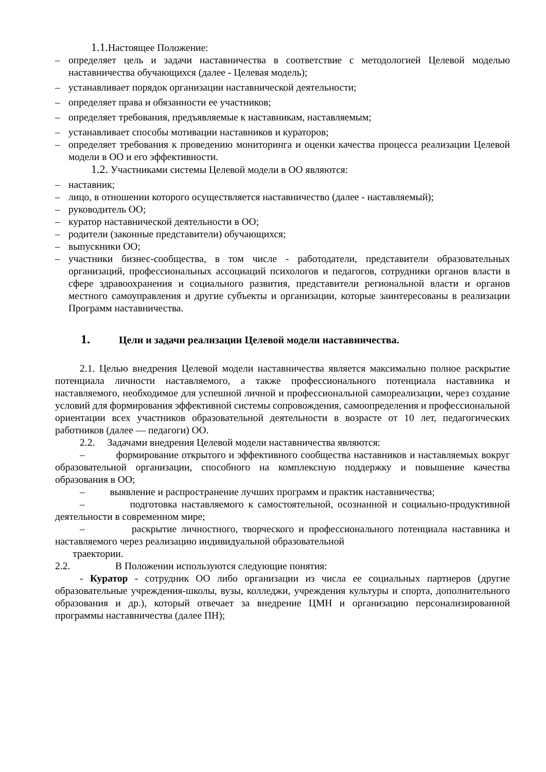1.1. Настоящее Положение:
– определяет цель и задачи наставничества в соответствие с методологией Целевой моделью наставничества обучающихся (далее - Целевая модель);
– устанавливает порядок организации наставнической деятельности;
– определяет права и обязанности ее участников;
– определяет требования, предъявляемые к наставникам, наставляемым;
– устанавливает способы мотивации наставников и кураторов;
– определяет требования к проведению мониторинга и оценки качества процесса реализации Целевой модели в ОО и его эффективности.
1.2. Участниками системы Целевой модели в ОО являются:
– наставник;
– лицо, в отношении которого осуществляется наставничество (далее - наставляемый);
– руководитель ОО;
– куратор наставнической деятельности в ОО;
– родители (законные представители) обучающихся;
– выпускники ОО;
– участники бизнес-сообщества, в том числе - работодатели, представители образовательных организаций, профессиональных ассоциаций психологов и педагогов, сотрудники органов власти в сфере здравоохранения и социального развития, представители региональной власти и органов местного самоуправления и другие субъекты и организации, которые заинтересованы в реализации Программ наставничества.
1. Цели и задачи реализации Целевой модели наставничества.
2.1. Целью внедрения Целевой модели наставничества является максимально полное раскрытие потенциала личности наставляемого, а также профессионального потенциала наставника и наставляемого, необходимое для успешной личной и профессиональной самореализации, через создание условий для формирования эффективной системы сопровождения, самоопределения и профессиональной ориентации всех участников образовательной деятельности в возрасте от 10 лет, педагогических работников (далее — педагоги) ОО.
2.2. Задачами внедрения Целевой модели наставничества являются:
– формирование открытого и эффективного сообщества наставников и наставляемых вокруг образовательной организации, способного на комплексную поддержку и повышение качества образования в ОО;
– выявление и распространение лучших программ и практик наставничества;
– подготовка наставляемого к самостоятельной, осознанной и социально-продуктивной деятельности в современном мире;
– раскрытие личностного, творческого и профессионального потенциала наставника и наставляемого через реализацию индивидуальной образовательной
траектории.
2.2. В Положении используются следующие понятия:
- Куратор - сотрудник ОО либо организации из числа ее социальных партнеров (другие образовательные учреждения-школы, вузы, колледжи, учреждения культуры и спорта, дополнительного образования и др.), который отвечает за внедрение ЦМН и организацию персонализированной программы наставничества (далее ПН);